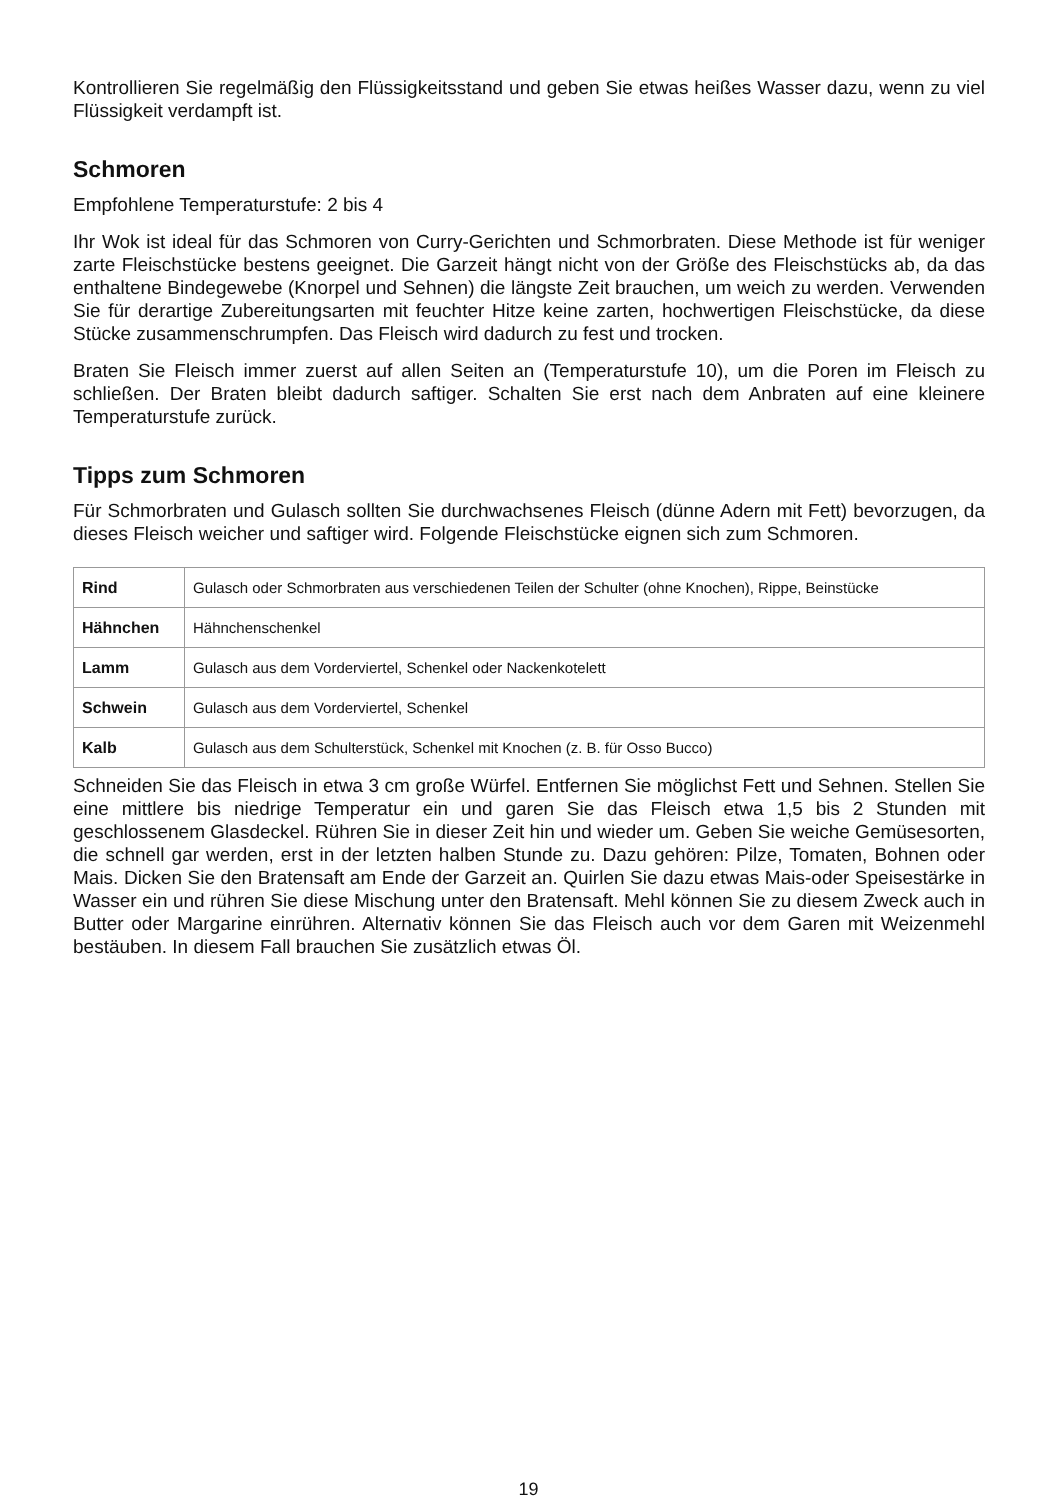Kontrollieren Sie regelmäßig den Flüssigkeitsstand und geben Sie etwas heißes Wasser dazu, wenn zu viel Flüssigkeit verdampft ist.
Schmoren
Empfohlene Temperaturstufe: 2 bis 4
Ihr Wok ist ideal für das Schmoren von Curry-Gerichten und Schmorbraten. Diese Methode ist für weniger zarte Fleischstücke bestens geeignet. Die Garzeit hängt nicht von der Größe des Fleischstücks ab, da das enthaltene Bindegewebe (Knorpel und Sehnen) die längste Zeit brauchen, um weich zu werden. Verwenden Sie für derartige Zubereitungsarten mit feuchter Hitze keine zarten, hochwertigen Fleischstücke, da diese Stücke zusammenschrumpfen. Das Fleisch wird dadurch zu fest und trocken.
Braten Sie Fleisch immer zuerst auf allen Seiten an (Temperaturstufe 10), um die Poren im Fleisch zu schließen. Der Braten bleibt dadurch saftiger. Schalten Sie erst nach dem Anbraten auf eine kleinere Temperaturstufe zurück.
Tipps zum Schmoren
Für Schmorbraten und Gulasch sollten Sie durchwachsenes Fleisch (dünne Adern mit Fett) bevorzugen, da dieses Fleisch weicher und saftiger wird. Folgende Fleischstücke eignen sich zum Schmoren.
| Rind | Gulasch oder Schmorbraten aus verschiedenen Teilen der Schulter (ohne Knochen), Rippe, Beinstücke |
| Hähnchen | Hähnchenschenkel |
| Lamm | Gulasch aus dem Vorderviertel, Schenkel oder Nackenkotelett |
| Schwein | Gulasch aus dem Vorderviertel, Schenkel |
| Kalb | Gulasch aus dem Schulterstück, Schenkel mit Knochen (z. B. für Osso Bucco) |
Schneiden Sie das Fleisch in etwa 3 cm große Würfel. Entfernen Sie möglichst Fett und Sehnen. Stellen Sie eine mittlere bis niedrige Temperatur ein und garen Sie das Fleisch etwa 1,5 bis 2 Stunden mit geschlossenem Glasdeckel. Rühren Sie in dieser Zeit hin und wieder um. Geben Sie weiche Gemüsesorten, die schnell gar werden, erst in der letzten halben Stunde zu. Dazu gehören: Pilze, Tomaten, Bohnen oder Mais. Dicken Sie den Bratensaft am Ende der Garzeit an. Quirlen Sie dazu etwas Mais-oder Speisestärke in Wasser ein und rühren Sie diese Mischung unter den Bratensaft. Mehl können Sie zu diesem Zweck auch in Butter oder Margarine einrühren. Alternativ können Sie das Fleisch auch vor dem Garen mit Weizenmehl bestäuben. In diesem Fall brauchen Sie zusätzlich etwas Öl.
19